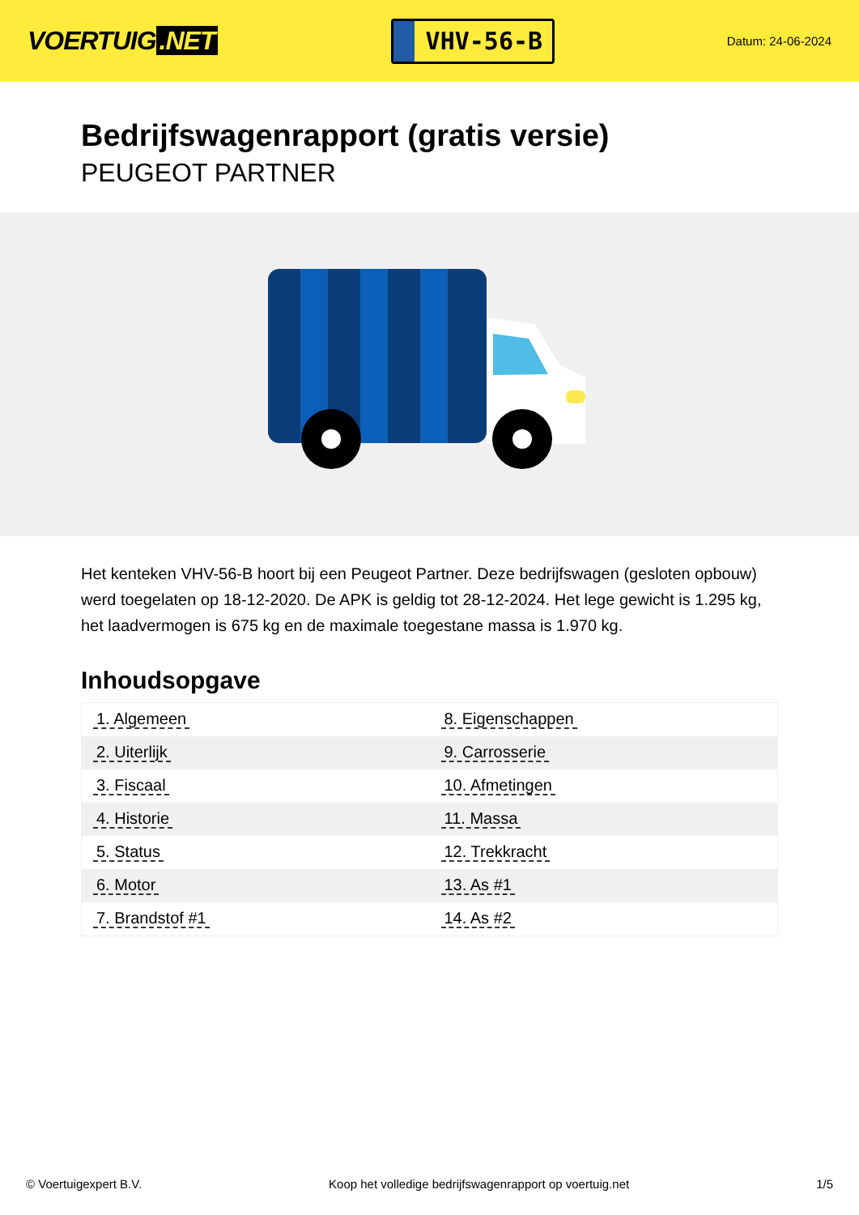VOERTUIG.NET
VHV-56-B
Datum: 24-06-2024
Bedrijfswagenrapport (gratis versie)
PEUGEOT PARTNER
Het kenteken VHV-56-B hoort bij een Peugeot Partner. Deze bedrijfswagen (gesloten opbouw) werd toegelaten op 18-12-2020. De APK is geldig tot 28-12-2024. Het lege gewicht is 1.295 kg, het laadvermogen is 675 kg en de maximale toegestane massa is 1.970 kg.
Inhoudsopgave
| 1. Algemeen | 8. Eigenschappen |
| 2. Uiterlijk | 9. Carrosserie |
| 3. Fiscaal | 10. Afmetingen |
| 4. Historie | 11. Massa |
| 5. Status | 12. Trekkracht |
| 6. Motor | 13. As #1 |
| 7. Brandstof #1 | 14. As #2 |
© Voertuigexpert B.V. Koop het volledige bedrijfswagenrapport op voertuig.net 1/5